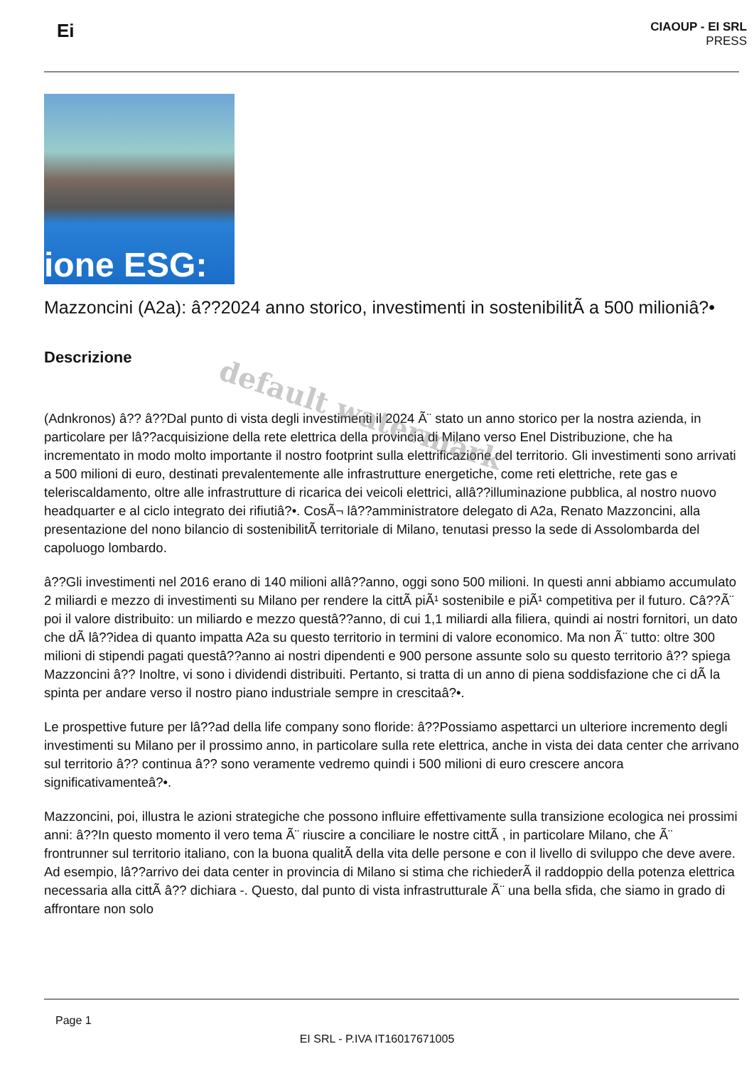Ei
CIAOUP - EI SRL
PRESS
ione ESG:
Mazzoncini (A2a): â??2024 anno storico, investimenti in sostenibilitÃ a 500 milioniâ?•
Descrizione
(Adnkronos) â?? â??Dal punto di vista degli investimenti il 2024 Ã¨ stato un anno storico per la nostra azienda, in particolare per lâ??acquisizione della rete elettrica della provincia di Milano verso Enel Distribuzione, che ha incrementato in modo molto importante il nostro footprint sulla elettrificazione del territorio. Gli investimenti sono arrivati a 500 milioni di euro, destinati prevalentemente alle infrastrutture energetiche, come reti elettriche, rete gas e teleriscaldamento, oltre alle infrastrutture di ricarica dei veicoli elettrici, allâ??illuminazione pubblica, al nostro nuovo headquarter e al ciclo integrato dei rifiutiâ?•. CosÃ¬ lâ??amministratore delegato di A2a, Renato Mazzoncini, alla presentazione del nono bilancio di sostenibilitÃ territoriale di Milano, tenutasi presso la sede di Assolombarda del capoluogo lombardo.
â??Gli investimenti nel 2016 erano di 140 milioni allâ??anno, oggi sono 500 milioni. In questi anni abbiamo accumulato 2 miliardi e mezzo di investimenti su Milano per rendere la cittÃ piÃ¹ sostenibile e piÃ¹ competitiva per il futuro. Câ??Ã¨ poi il valore distribuito: un miliardo e mezzo questâ??anno, di cui 1,1 miliardi alla filiera, quindi ai nostri fornitori, un dato che dÃ lâ??idea di quanto impatta A2a su questo territorio in termini di valore economico. Ma non Ã¨ tutto: oltre 300 milioni di stipendi pagati questâ??anno ai nostri dipendenti e 900 persone assunte solo su questo territorio â?? spiega Mazzoncini â?? Inoltre, vi sono i dividendi distribuiti. Pertanto, si tratta di un anno di piena soddisfazione che ci dÃ la spinta per andare verso il nostro piano industriale sempre in crescitaâ?•.
Le prospettive future per lâ??ad della life company sono floride: â??Possiamo aspettarci un ulteriore incremento degli investimenti su Milano per il prossimo anno, in particolare sulla rete elettrica, anche in vista dei data center che arrivano sul territorio â?? continua â?? sono veramente vedremo quindi i 500 milioni di euro crescere ancora significativamenteâ?•.
Mazzoncini, poi, illustra le azioni strategiche che possono influire effettivamente sulla transizione ecologica nei prossimi anni: â??In questo momento il vero tema Ã¨ riuscire a conciliare le nostre cittÃ , in particolare Milano, che Ã¨ frontrunner sul territorio italiano, con la buona qualitÃ della vita delle persone e con il livello di sviluppo che deve avere. Ad esempio, lâ??arrivo dei data center in provincia di Milano si stima che richiederÃ il raddoppio della potenza elettrica necessaria alla cittÃ â?? dichiara -. Questo, dal punto di vista infrastrutturale Ã¨ una bella sfida, che siamo in grado di affrontare non solo
default watermark
Page 1
EI SRL - P.IVA IT16017671005